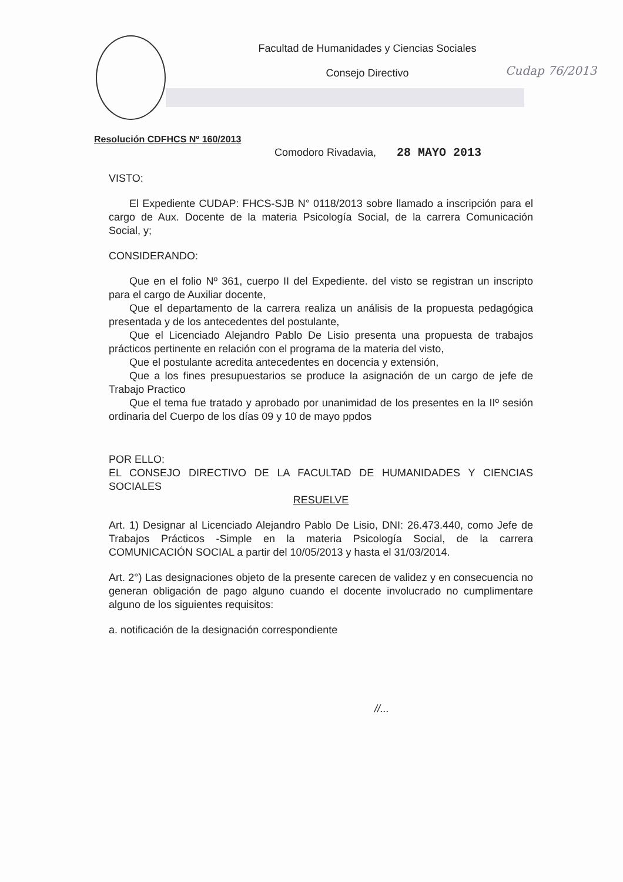Facultad de Humanidades y Ciencias Sociales
Consejo Directivo
Cudap 76/2013
Resolución CDFHCS Nº 160/2013
Comodoro Rivadavia, 28 MAYO 2013
VISTO:
El Expediente CUDAP: FHCS-SJB N° 0118/2013 sobre llamado a inscripción para el cargo de Aux. Docente de la materia Psicología Social, de la carrera Comunicación Social, y;
CONSIDERANDO:
Que en el folio Nº 361, cuerpo II del Expediente. del visto se registran un inscripto para el cargo de Auxiliar docente,
Que el departamento de la carrera realiza un análisis de la propuesta pedagógica presentada y de los antecedentes del postulante,
Que el Licenciado Alejandro Pablo De Lisio presenta una propuesta de trabajos prácticos pertinente en relación con el programa de la materia del visto,
Que el postulante acredita antecedentes en docencia y extensión,
Que a los fines presupuestarios se produce la asignación de un cargo de jefe de Trabajo Practico
Que el tema fue tratado y aprobado por unanimidad de los presentes en la IIº sesión ordinaria del Cuerpo de los días 09 y 10 de mayo ppdos
POR ELLO:
EL CONSEJO DIRECTIVO DE LA FACULTAD DE HUMANIDADES Y CIENCIAS SOCIALES
RESUELVE
Art. 1) Designar al Licenciado Alejandro Pablo De Lisio, DNI: 26.473.440, como Jefe de Trabajos Prácticos -Simple en la materia Psicología Social, de la carrera COMUNICACIÓN SOCIAL a partir del 10/05/2013 y hasta el 31/03/2014.
Art. 2°) Las designaciones objeto de la presente carecen de validez y en consecuencia no generan obligación de pago alguno cuando el docente involucrado no cumplimentare alguno de los siguientes requisitos:
a. notificación de la designación correspondiente
//...